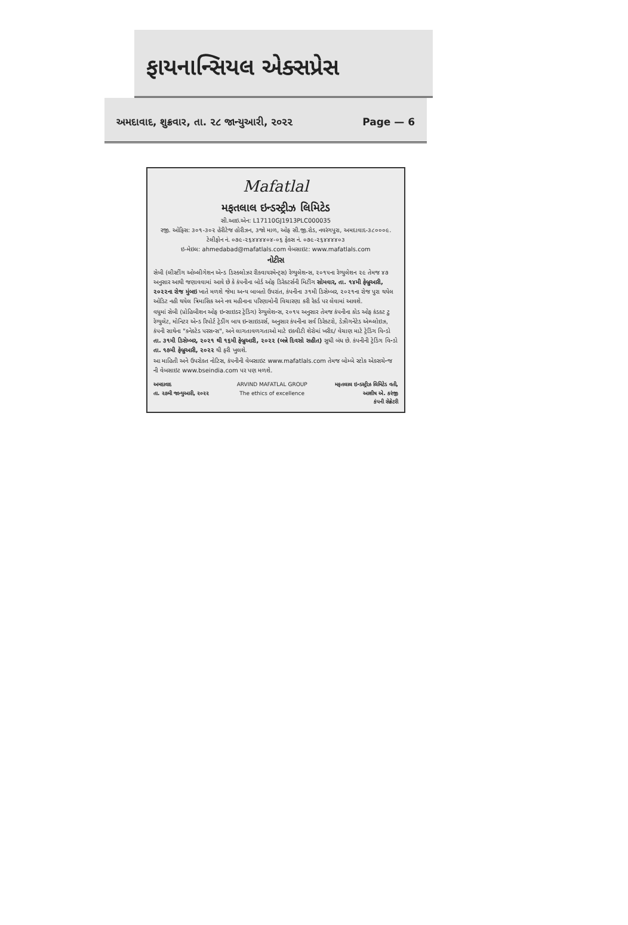ફાયનાન્સિયલ એક્સપ્રેસ
અમદાવાદ, શુક્રવાર, તા. ૨૮ જાન્યુઆરી, ૨૦૨૨ Page — 6
Mafatlal
મફતલાલ ઇન્ડસ્ટ્રીઝ લિમિટેડ
સી.આઇ.એન: L17110GJ1913PLC000035
રજી. ઓફિસ: ૩૦૧-૩૦૨ હેરીટેજ હોરીઝન, ૩જો માળ, ઓફ સી.જી.રોડ, નવરંગપુરા, અમદાવાદ-૩૮૦૦૦૯. ટેલીફોન નં. ૦૭૯-૨૬૪૪૪૪૦૪-૦૬ ફેક્સ નં. ૦૭૯-૨૬૪૪૪૪૦૩
ઇ-મેઇલ: ahmedabad@mafatlals.com વેબસાઇટ: www.mafatlals.com
નોટીસ
સેબી (લીસ્ટીંગ ઓબ્લીગેશન એન્ડ ડિસ્ક્લોઝર રીક્વાયરમેન્ટ્સ) રેગ્યુલેશન્સ, ૨૦૧૫ના રેગ્યુલેશન ૨૯ તેમજ ૪૭ અનુસાર આથી જણાવવામાં આવે છે કે કંપનીના બોર્ડ ઓફ ડિરેક્ટર્સની મિટીંગ સોમવાર, તા. ૧૪મી ફેબ્રુઆરી, ૨૦૨૨ના રોજ મુંબઇ ખાતે મળશે જેમા અન્ય બાબતો ઉપરાંત, કંપનીના ૩૧મી ડિસેમ્બર, ૨૦૨૧ના રોજ પુરા થયેલ ઓડિટ નહી થયેલ ત્રિમાસિક અને નવ મહીનાના પરિણામોની વિચારણા કરી રેકર્ડ પર લેવામાં આવશે.
વધુમાં સેબી (પ્રોહિબીશન ઓફ ઇન્સાઇડર ટ્રેડિંગ) રેગ્યુલેશન્સ, ૨૦૧૫ અનુસાર તેમજ કંપનીના કોડ ઓફ કંડક્ટ ટુ રેગ્યુલેટ, મોનિટર એન્ડ રિપોર્ટ ટ્રેડીંગ બાય ઇન્સાઇડરર્સ, અનુસાર કંપનીના સર્વ ડિરેક્ટરો, ડેઝીગનેટેડ એમ્પ્લોઇઝ, કંપની સાથેના "કનેક્ટેડ પરસન્સ", અને લાગતાવળગતાઓ માટે ઇક્વીટી શેરોમાં ખરીદ/ વેચાણ માટે ટ્રેડિંગ વિન્ડો તા. ૩૧મી ડિસેમ્બર, ૨૦૨૧ થી ૧૬મી ફેબ્રુઆરી, ૨૦૨૨ (બન્ને દિવસો સહીત) સુધી બંધ છે. કંપનીની ટ્રેડિંગ વિન્ડો તા. ૧૭મી ફેબ્રુઆરી, ૨૦૨૨ થી ફરી ખુલશે.
આ માહિતી અને ઉપરોક્ત નોટિસ, કંપનીની વેબસાઇટ www.mafatlals.com તેમજ બોમ્બે સ્ટોક એક્સચેન્જ ની વેબસાઇટ www.bseindia.com પર પણ મળશે.
અમદાવાદ
તા. ૨૭મી જાન્યુઆરી, ૨૦૨૨
ARVIND MAFATLAL GROUP
The ethics of excellence
મફતલાલ ઇન્ડસ્ટ્રીઝ લિમિટેડ વતી,
આશીષ એ. કરંજી
કંપની સેક્રેટરી